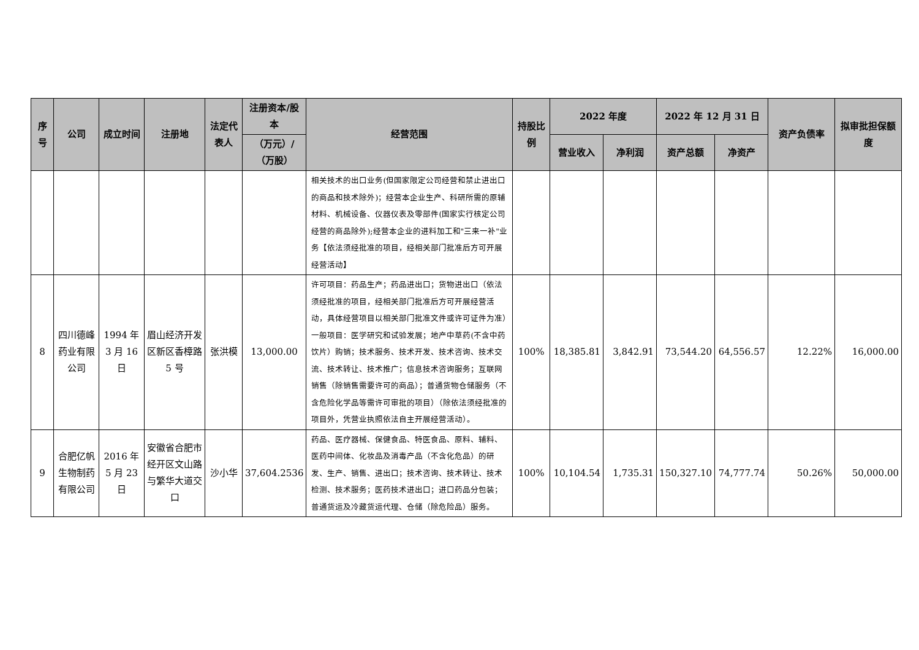| 序号 | 公司 | 成立时间 | 注册地 | 法定代表人 | 注册资本/股本 | 经营范围 | 持股比例 | 2022 年度 | | 2022 年 12 月 31 日 | | 资产负债率 | 拟审批担保额度 |
| --- | --- | --- | --- | --- | --- | --- | --- | --- | --- | --- | --- | --- | --- |
| | | | | | （万元）/（万股） | | | 营业收入 | 净利润 | 资产总额 | 净资产 | | |
| | | | | | | 相关技术的出口业务(但国家限定公司经营和禁止进出口的商品和技术除外)；经营本企业生产、科研所需的原辅材料、机械设备、仪器仪表及零部件(国家实行核定公司经营的商品除外);经营本企业的进料加工和"三来一补"业务【依法须经批准的项目，经相关部门批准后方可开展经营活动】 | | | | | | | |
| 8 | 四川德峰药业有限公司 | 1994 年 3 月 16 日 | 眉山经济开发区新区香樟路 5 号 | 张洪模 | 13,000.00 | 许可项目：药品生产；药品进出口；货物进出口（依法须经批准的项目，经相关部门批准后方可开展经营活动，具体经营项目以相关部门批准文件或许可证件为准）一般项目：医学研究和试验发展；地产中草药(不含中药饮片）购销；技术服务、技术开发、技术咨询、技术交流、技术转让、技术推广；信息技术咨询服务；互联网销售（除销售需要许可的商品）；普通货物仓储服务（不含危险化学品等需许可审批的项目）（除依法须经批准的项目外，凭营业执照依法自主开展经营活动）。 | 100% | 18,385.81 | 3,842.91 | 73,544.20 | 64,556.57 | 12.22% | 16,000.00 |
| 9 | 合肥亿帆生物制药有限公司 | 2016 年 5 月 23 日 | 安徽省合肥市经开区文山路与繁华大道交口 | 沙小华 | 37,604.2536 | 药品、医疗器械、保健食品、特医食品、原料、辅料、医药中间体、化妆品及消毒产品（不含化危品）的研发、生产、销售、进出口；技术咨询、技术转让、技术检测、技术服务；医药技术进出口；进口药品分包装；普通货运及冷藏货运代理、仓储（除危险品）服务。 | 100% | 10,104.54 | 1,735.31 | 150,327.10 | 74,777.74 | 50.26% | 50,000.00 |